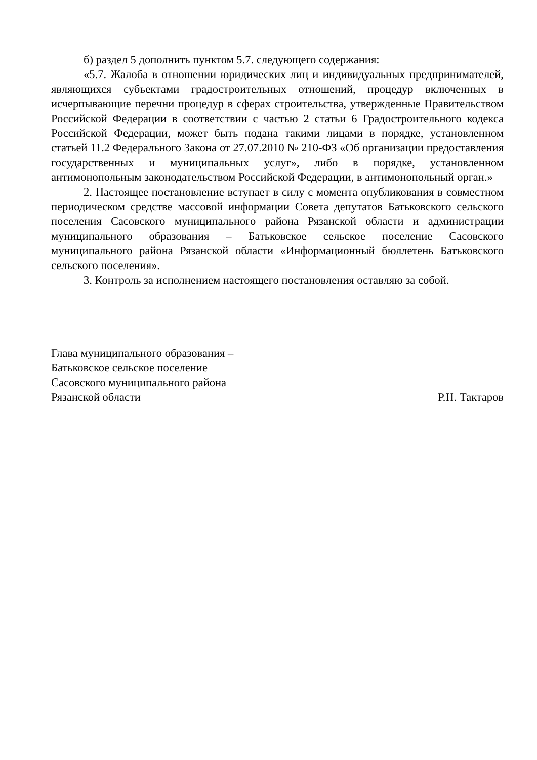б) раздел 5 дополнить пунктом 5.7. следующего содержания:
«5.7. Жалоба в отношении юридических лиц и индивидуальных предпринимателей, являющихся субъектами градостроительных отношений, процедур включенных в исчерпывающие перечни процедур в сферах строительства, утвержденные Правительством Российской Федерации в соответствии с частью 2 статьи 6 Градостроительного кодекса Российской Федерации, может быть подана такими лицами в порядке, установленном статьей 11.2 Федерального Закона от 27.07.2010 № 210-ФЗ «Об организации предоставления государственных и муниципальных услуг», либо в порядке, установленном антимонопольным законодательством Российской Федерации, в антимонопольный орган.»
2. Настоящее постановление вступает в силу с момента опубликования в совместном периодическом средстве массовой информации Совета депутатов Батьковского сельского поселения Сасовского муниципального района Рязанской области и администрации муниципального образования – Батьковское сельское поселение Сасовского муниципального района Рязанской области «Информационный бюллетень Батьковского сельского поселения».
3. Контроль за исполнением настоящего постановления оставляю за собой.
Глава муниципального образования –
Батьковское сельское поселение
Сасовского муниципального района
Рязанской области
Р.Н. Тактаров